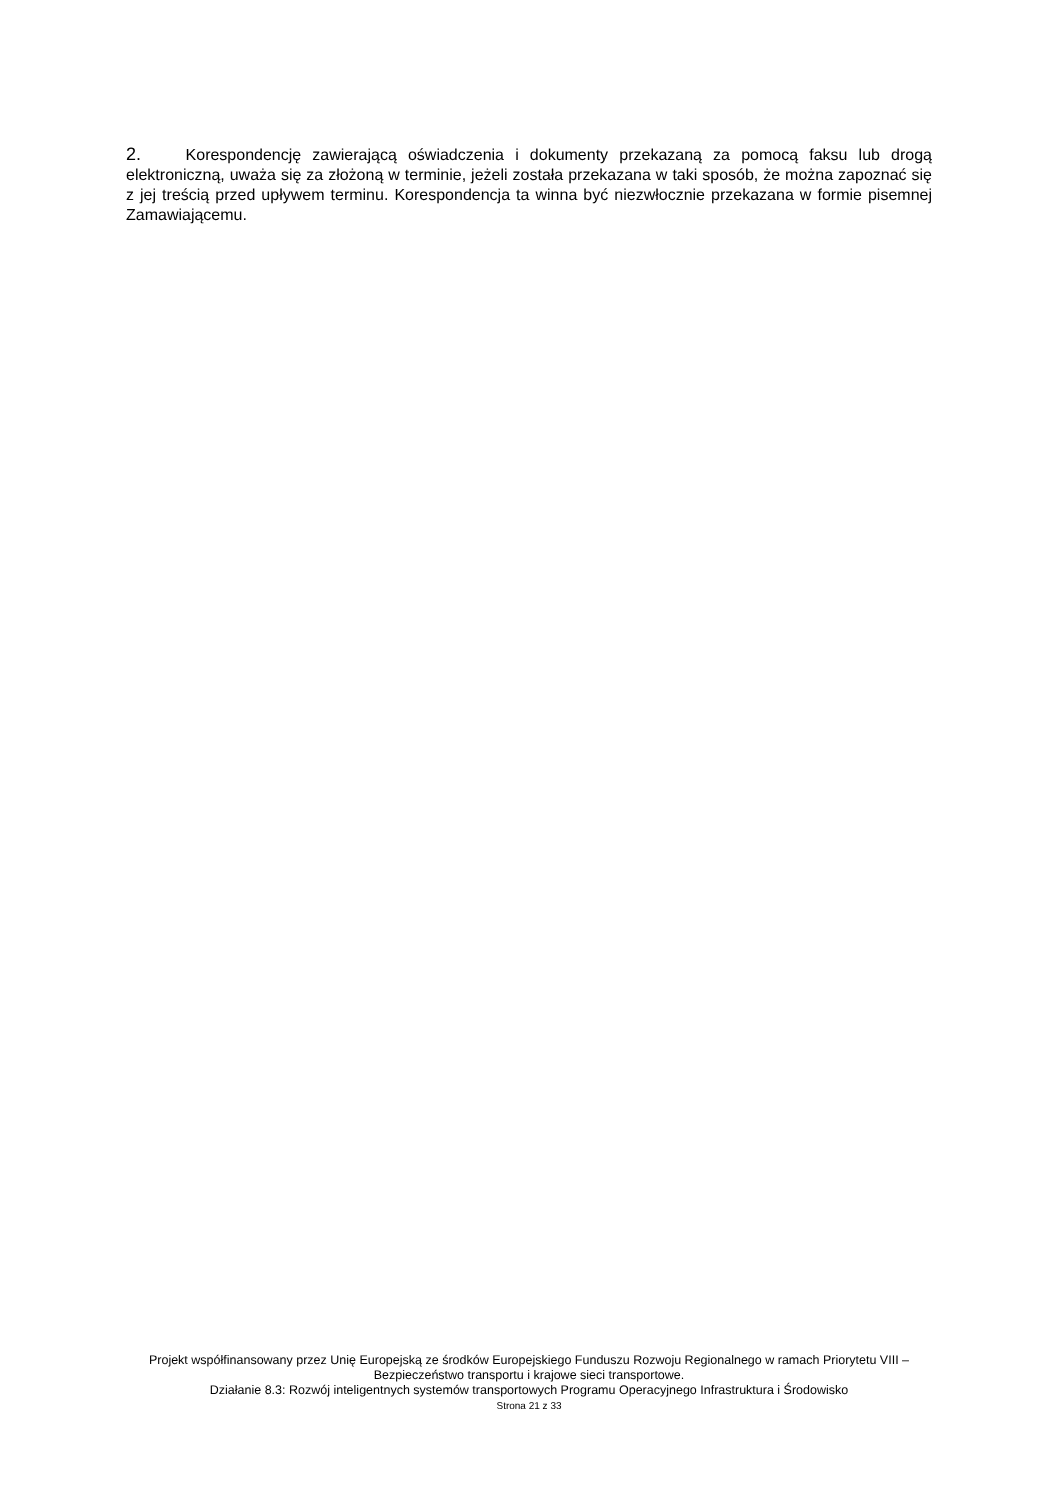2. Korespondencję zawierającą oświadczenia i dokumenty przekazaną za pomocą faksu lub drogą elektroniczną, uważa się za złożoną w terminie, jeżeli została przekazana w taki sposób, że można zapoznać się z jej treścią przed upływem terminu. Korespondencja ta winna być niezwłocznie przekazana w formie pisemnej Zamawiającemu.
Projekt współfinansowany przez Unię Europejską ze środków Europejskiego Funduszu Rozwoju Regionalnego w ramach Priorytetu VIII – Bezpieczeństwo transportu i krajowe sieci transportowe.
Działanie 8.3: Rozwój inteligentnych systemów transportowych Programu Operacyjnego Infrastruktura i Środowisko
Strona 21 z 33